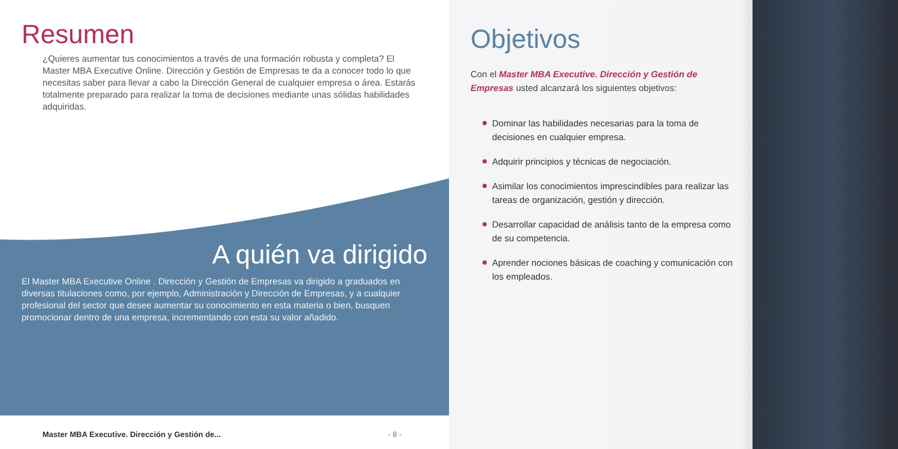Resumen
¿Quieres aumentar tus conocimientos a través de una formación robusta y completa? El Master MBA Executive Online. Dirección y Gestión de Empresas te da a conocer todo lo que necesitas saber para llevar a cabo la Dirección General de cualquier empresa o área. Estarás totalmente preparado para realizar la toma de decisiones mediante unas sólidas habilidades adquiridas.
A quién va dirigido
El Master MBA Executive Online . Dirección y Gestión de Empresas va dirigido a graduados en diversas titulaciones como, por ejemplo, Administración y Dirección de Empresas, y a cualquier profesional del sector que desee aumentar su conocimiento en esta materia o bien, busquen promocionar dentro de una empresa, incrementando con esta su valor añadido.
Master MBA Executive. Dirección y Gestión de... - 8 -
Objetivos
Con el Master MBA Executive. Dirección y Gestión de Empresas usted alcanzará los siguientes objetivos:
Dominar las habilidades necesarias para la toma de decisiones en cualquier empresa.
Adquirir principios y técnicas de negociación.
Asimilar los conocimientos imprescindibles para realizar las tareas de organización, gestión y dirección.
Desarrollar capacidad de análisis tanto de la empresa como de su competencia.
Aprender nociones básicas de coaching y comunicación con los empleados.